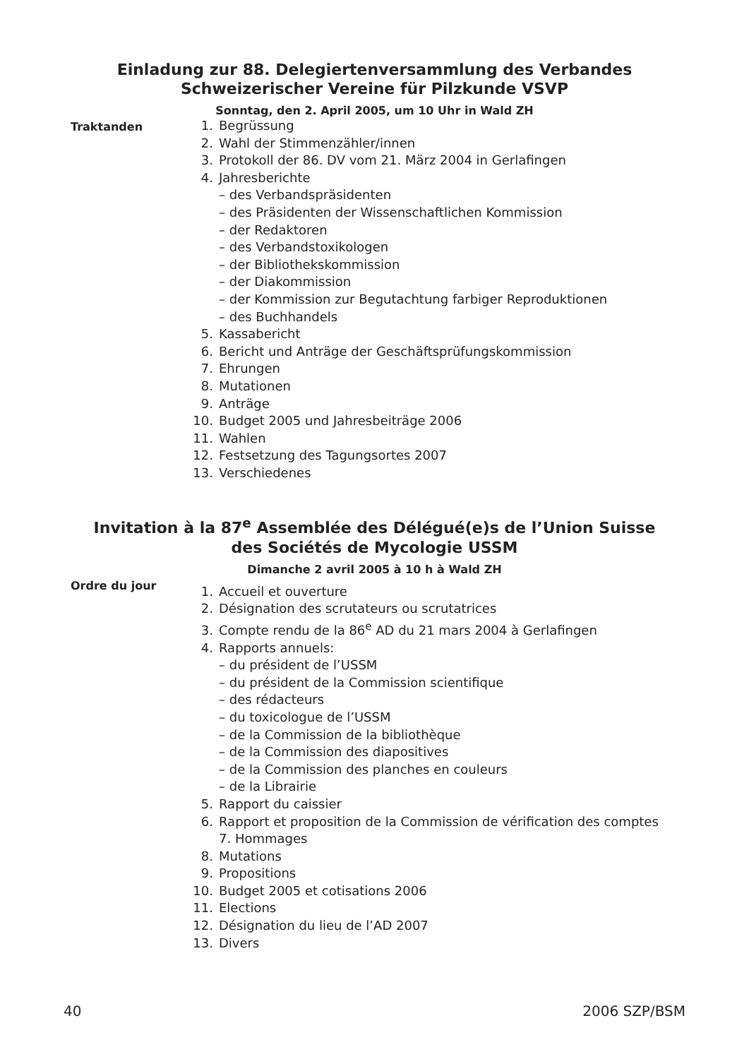Einladung zur 88. Delegiertenversammlung des Verbandes
Schweizerischer Vereine für Pilzkunde VSVP
Sonntag, den 2. April 2005, um 10 Uhr in Wald ZH
Traktanden
1. Begrüssung
2. Wahl der Stimmenzähler/innen
3. Protokoll der 86. DV vom 21. März 2004 in Gerlafingen
4. Jahresberichte
– des Verbandspräsidenten
– des Präsidenten der Wissenschaftlichen Kommission
– der Redaktoren
– des Verbandstoxikologen
– der Bibliothekskommission
– der Diakommission
– der Kommission zur Begutachtung farbiger Reproduktionen
– des Buchhandels
5. Kassabericht
6. Bericht und Anträge der Geschäftsprüfungskommission
7. Ehrungen
8. Mutationen
9. Anträge
10. Budget 2005 und Jahresbeiträge 2006
11. Wahlen
12. Festsetzung des Tagungsortes 2007
13. Verschiedenes
Invitation à la 87<sup>e</sup> Assemblée des Délégué(e)s de l’Union Suisse
des Sociétés de Mycologie USSM
Dimanche 2 avril 2005 à 10 h à Wald ZH
Ordre du jour
1. Accueil et ouverture
2. Désignation des scrutateurs ou scrutatrices
3. Compte rendu de la 86<sup>e</sup> AD du 21 mars 2004 à Gerlafingen
4. Rapports annuels:
– du président de l’USSM
– du président de la Commission scientifique
– des rédacteurs
– du toxicologue de l’USSM
– de la Commission de la bibliothèque
– de la Commission des diapositives
– de la Commission des planches en couleurs
– de la Librairie
5. Rapport du caissier
6. Rapport et proposition de la Commission de vérification des comptes
7. Hommages
8. Mutations
9. Propositions
10. Budget 2005 et cotisations 2006
11. Elections
12. Désignation du lieu de l’AD 2007
13. Divers
40 2006 SZP/BSM